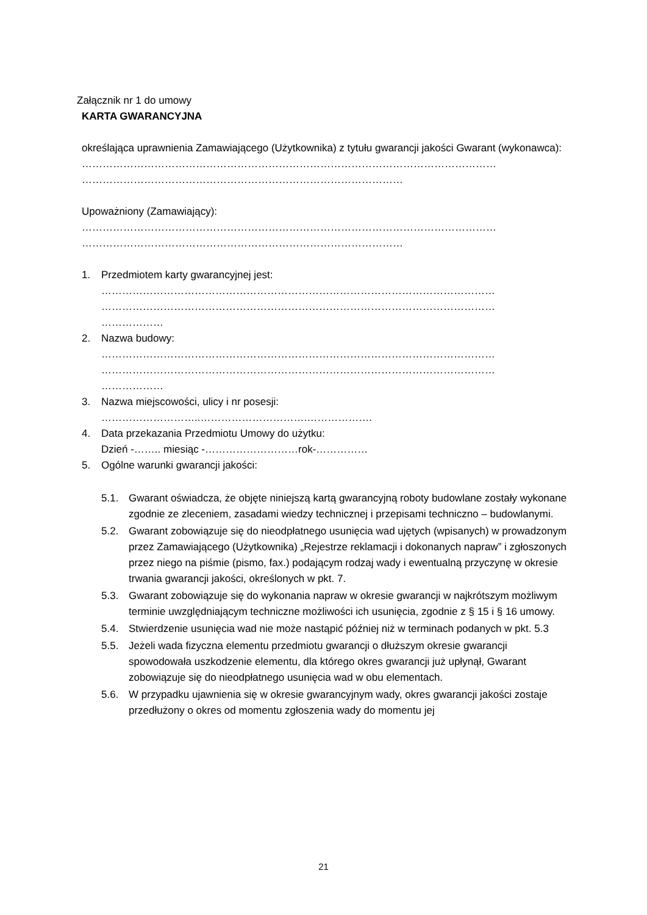Załącznik nr 1 do umowy
KARTA GWARANCYJNA
określająca uprawnienia Zamawiającego (Użytkownika) z tytułu gwarancji jakości Gwarant (wykonawca):
…………………………………………………………………………………………………………
…………………………………………………………………………………
Upoważniony (Zamawiający):
…………………………………………………………………………………………………………
…………………………………………………………………………………
1. Przedmiotem karty gwarancyjnej jest:
……………………………………………………………………………………………………
……………………………………………………………………………………………………
………………
2. Nazwa budowy:
……………………………………………………………………………………………………
……………………………………………………………………………………………………
………………
3. Nazwa miejscowości, ulicy i nr posesji:
………………………..………………………….……………….
4. Data przekazania Przedmiotu Umowy do użytku:
Dzień -…….. miesiąc -………………………rok-……………
5. Ogólne warunki gwarancji jakości:
5.1. Gwarant oświadcza, że objęte niniejszą kartą gwarancyjną roboty budowlane zostały wykonane zgodnie ze zleceniem, zasadami wiedzy technicznej i przepisami techniczno – budowlanymi.
5.2. Gwarant zobowiązuje się do nieodpłatnego usunięcia wad ujętych (wpisanych) w prowadzonym przez Zamawiającego (Użytkownika) „Rejestrze reklamacji i dokonanych napraw” i zgłoszonych przez niego na piśmie (pismo, fax.) podającym rodzaj wady i ewentualną przyczynę w okresie trwania gwarancji jakości, określonych w pkt. 7.
5.3. Gwarant zobowiązuje się do wykonania napraw w okresie gwarancji w najkrótszym możliwym terminie uwzględniającym techniczne możliwości ich usunięcia, zgodnie z § 15 i § 16 umowy.
5.4. Stwierdzenie usunięcia wad nie może nastąpić później niż w terminach podanych w pkt. 5.3
5.5. Jeżeli wada fizyczna elementu przedmiotu gwarancji o dłuższym okresie gwarancji spowodowała uszkodzenie elementu, dla którego okres gwarancji już upłynął, Gwarant zobowiązuje się do nieodpłatnego usunięcia wad w obu elementach.
5.6. W przypadku ujawnienia się w okresie gwarancyjnym wady, okres gwarancji jakości zostaje przedłużony o okres od momentu zgłoszenia wady do momentu jej
21